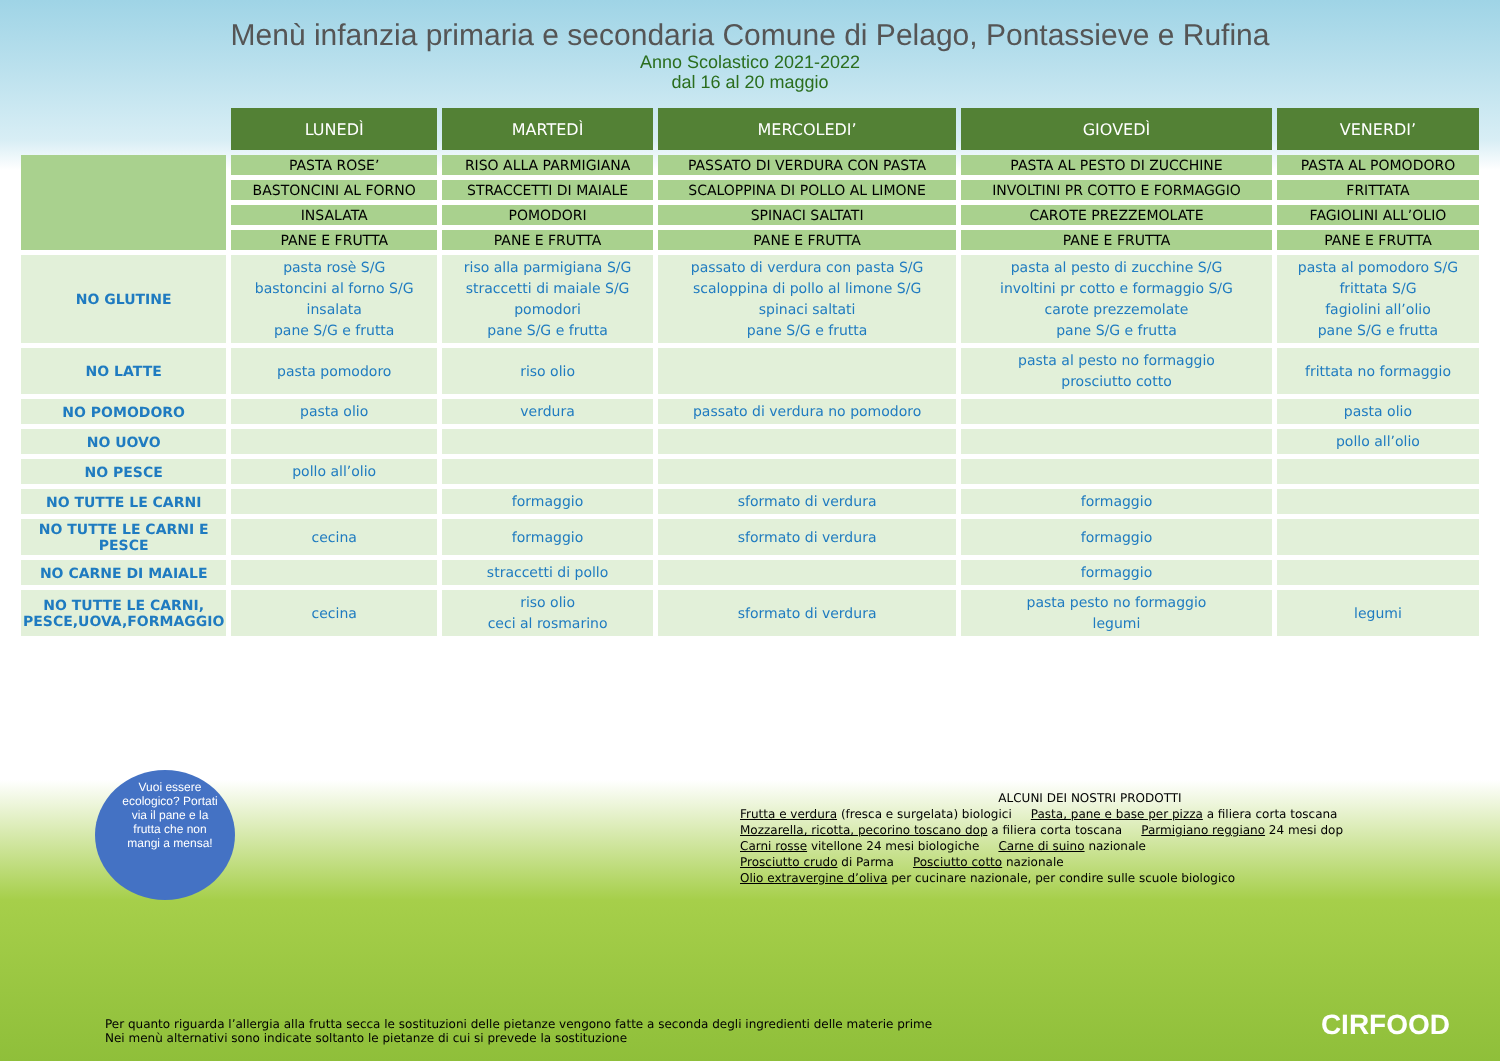Menù infanzia primaria e secondaria Comune di Pelago, Pontassieve e Rufina
Anno Scolastico 2021-2022
dal 16 al 20 maggio
| | LUNEDÌ | MARTEDÌ | MERCOLEDI’ | GIOVEDÌ | VENERDI’ |
| --- | --- | --- | --- | --- | --- |
| | PASTA ROSE’ | RISO ALLA PARMIGIANA | PASSATO DI VERDURA CON PASTA | PASTA AL PESTO DI ZUCCHINE | PASTA AL POMODORO |
| | BASTONCINI AL FORNO | STRACCETTI DI MAIALE | SCALOPPINA DI POLLO AL LIMONE | INVOLTINI PR COTTO E FORMAGGIO | FRITTATA |
| | INSALATA | POMODORI | SPINACI SALTATI | CAROTE PREZZEMOLATE | FAGIOLINI ALL’OLIO |
| | PANE E FRUTTA | PANE E FRUTTA | PANE E FRUTTA | PANE E FRUTTA | PANE E FRUTTA |
| NO GLUTINE | pasta rosè S/G bastoncini al forno S/G insalata pane S/G e frutta | riso alla parmigiana S/G straccetti di maiale S/G pomodori pane S/G e frutta | passato di verdura con pasta S/G scaloppina di pollo al limone S/G spinaci saltati pane S/G e frutta | pasta al pesto di zucchine S/G involtini pr cotto e formaggio S/G carote prezzemolate pane S/G e frutta | pasta al pomodoro S/G frittata S/G fagiolini all’olio pane S/G e frutta |
| NO LATTE | pasta pomodoro | riso olio | | pasta al pesto no formaggio prosciutto cotto | frittata no formaggio |
| NO POMODORO | pasta olio | verdura | passato di verdura no pomodoro | | pasta olio |
| NO UOVO | | | | | pollo all’olio |
| NO PESCE | pollo all’olio | | | | |
| NO TUTTE LE CARNI | | formaggio | sformato di verdura | formaggio | |
| NO TUTTE LE CARNI E PESCE | cecina | formaggio | sformato di verdura | formaggio | |
| NO CARNE DI MAIALE | | straccetti di pollo | | formaggio | |
| NO TUTTE LE CARNI, PESCE,UOVA,FORMAGGIO | cecina | riso olio ceci al rosmarino | sformato di verdura | pasta pesto no formaggio legumi | legumi |
Vuoi essere ecologico? Portati via il pane e la frutta che non mangi a mensa!
ALCUNI DEI NOSTRI PRODOTTI
Frutta e verdura (fresca e surgelata) biologici Pasta, pane e base per pizza a filiera corta toscana
Mozzarella, ricotta, pecorino toscano dop a filiera corta toscana Parmigiano reggiano 24 mesi dop
Carni rosse vitellone 24 mesi biologiche Carne di suino nazionale
Prosciutto crudo di Parma Posciutto cotto nazionale
Olio extravergine d’oliva per cucinare nazionale, per condire sulle scuole biologico
Per quanto riguarda l’allergia alla frutta secca le sostituzioni delle pietanze vengono fatte a seconda degli ingredienti delle materie prime
Nei menù alternativi sono indicate soltanto le pietanze di cui si prevede la sostituzione
CIRFOOD